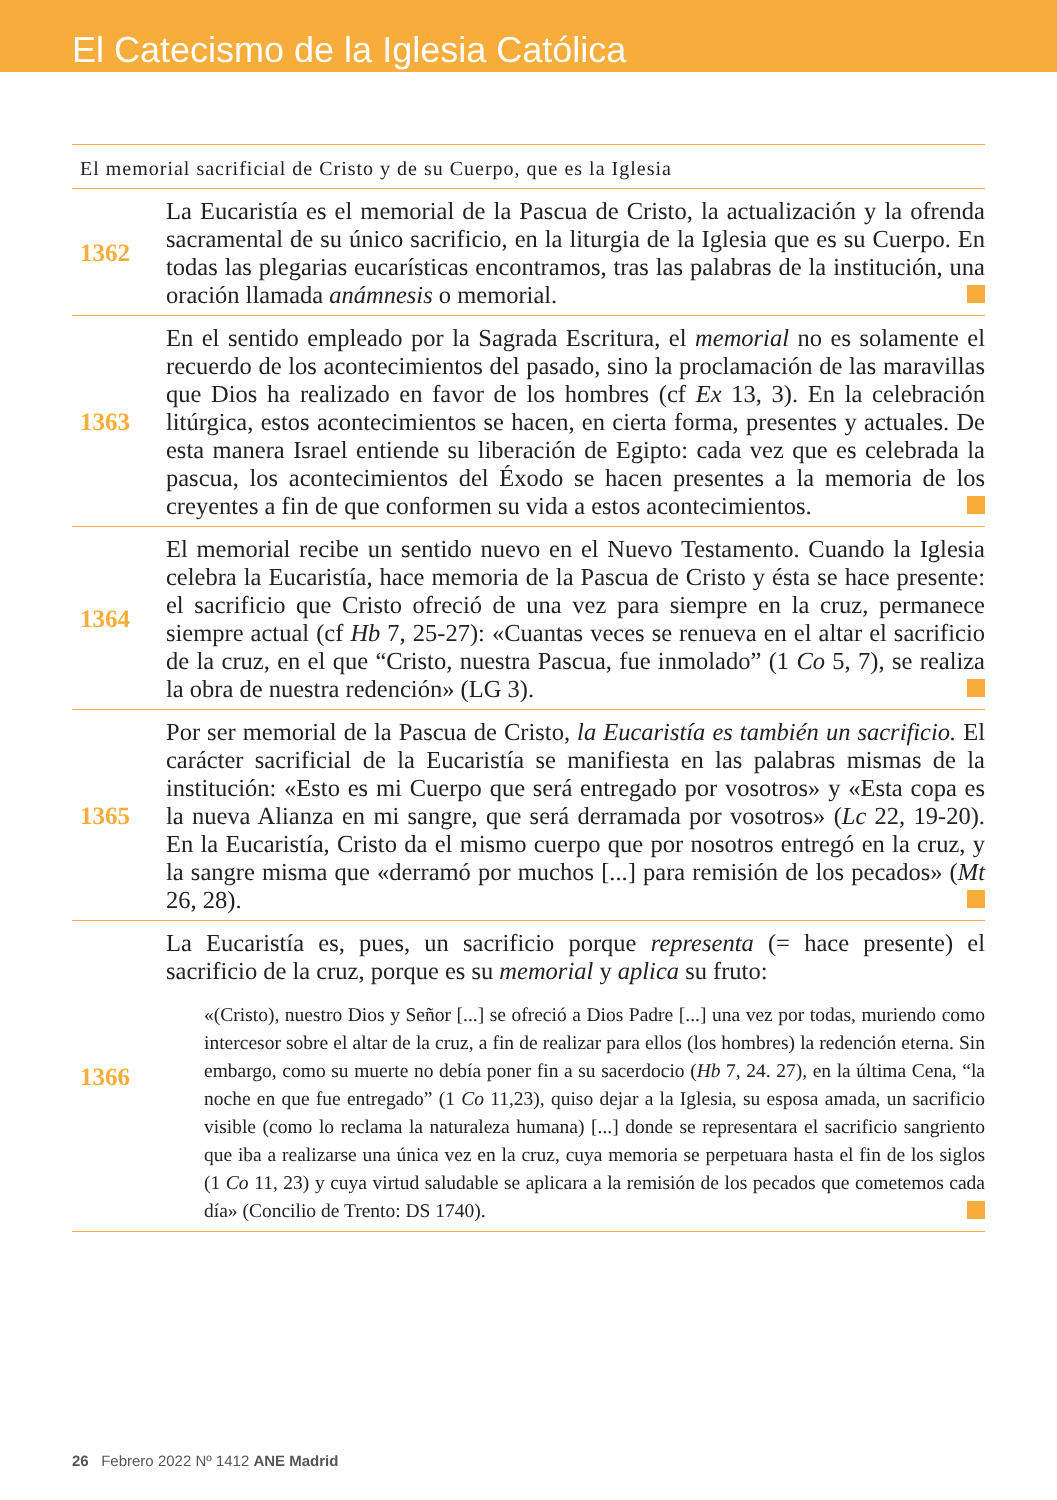El Catecismo de la Iglesia Católica
El memorial sacrificial de Cristo y de su Cuerpo, que es la Iglesia
1362
La Eucaristía es el memorial de la Pascua de Cristo, la actualización y la ofrenda sacramental de su único sacrificio, en la liturgia de la Iglesia que es su Cuerpo. En todas las plegarias eucarísticas encontramos, tras las palabras de la institución, una oración llamada anámnesis o memorial.
1363
En el sentido empleado por la Sagrada Escritura, el memorial no es solamente el recuerdo de los acontecimientos del pasado, sino la proclamación de las maravillas que Dios ha realizado en favor de los hombres (cf Ex 13, 3). En la celebración litúrgica, estos acontecimientos se hacen, en cierta forma, presentes y actuales. De esta manera Israel entiende su liberación de Egipto: cada vez que es celebrada la pascua, los acontecimientos del Éxodo se hacen presentes a la memoria de los creyentes a fin de que conformen su vida a estos acontecimientos.
1364
El memorial recibe un sentido nuevo en el Nuevo Testamento. Cuando la Iglesia celebra la Eucaristía, hace memoria de la Pascua de Cristo y ésta se hace presente: el sacrificio que Cristo ofreció de una vez para siempre en la cruz, permanece siempre actual (cf Hb 7, 25-27): «Cuantas veces se renueva en el altar el sacrificio de la cruz, en el que “Cristo, nuestra Pascua, fue inmolado” (1 Co 5, 7), se realiza la obra de nuestra redención» (LG 3).
1365
Por ser memorial de la Pascua de Cristo, la Eucaristía es también un sacrificio. El carácter sacrificial de la Eucaristía se manifiesta en las palabras mismas de la institución: «Esto es mi Cuerpo que será entregado por vosotros» y «Esta copa es la nueva Alianza en mi sangre, que será derramada por vosotros» (Lc 22, 19-20). En la Eucaristía, Cristo da el mismo cuerpo que por nosotros entregó en la cruz, y la sangre misma que «derramó por muchos [...] para remisión de los pecados» (Mt 26, 28).
1366
La Eucaristía es, pues, un sacrificio porque representa (= hace presente) el sacrificio de la cruz, porque es su memorial y aplica su fruto:
«(Cristo), nuestro Dios y Señor [...] se ofreció a Dios Padre [...] una vez por todas, muriendo como intercesor sobre el altar de la cruz, a fin de realizar para ellos (los hombres) la redención eterna. Sin embargo, como su muerte no debía poner fin a su sacerdocio (Hb 7, 24. 27), en la última Cena, “la noche en que fue entregado” (1 Co 11,23), quiso dejar a la Iglesia, su esposa amada, un sacrificio visible (como lo reclama la naturaleza humana) [...] donde se representara el sacrificio sangriento que iba a realizarse una única vez en la cruz, cuya memoria se perpetuara hasta el fin de los siglos (1 Co 11, 23) y cuya virtud saludable se aplicara a la remisión de los pecados que cometemos cada día» (Concilio de Trento: DS 1740).
26 Febrero 2022 Nº 1412 ANE Madrid